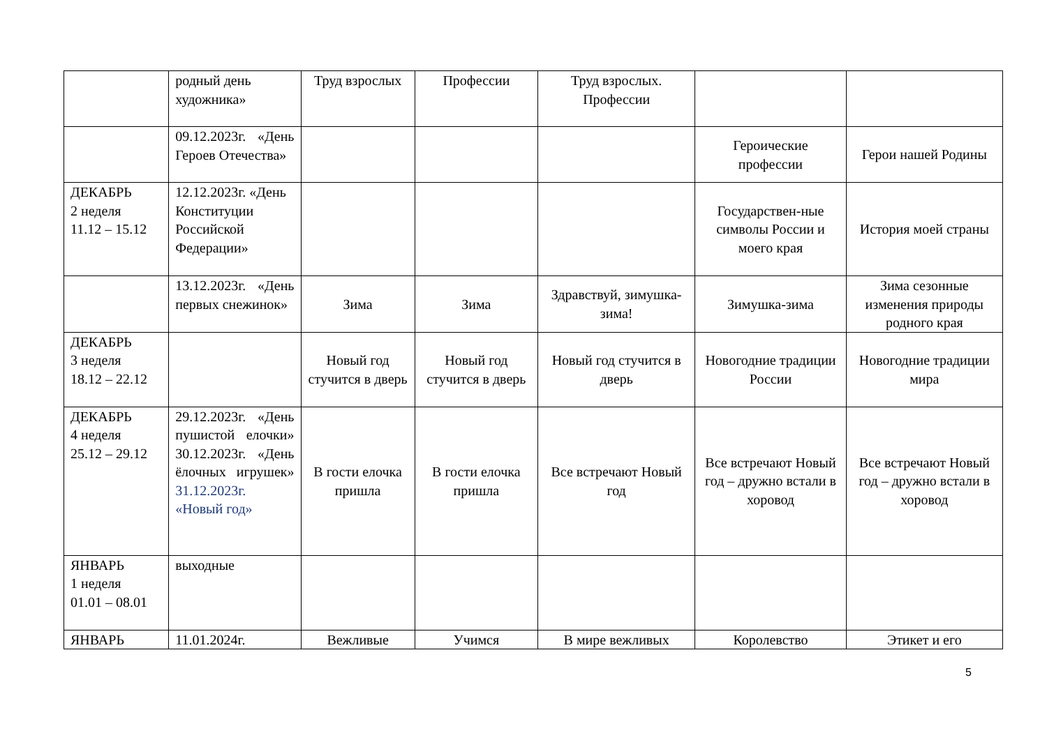| | родный день художника» | Труд взрослых | Профессии | Труд взрослых. Профессии | | |
| | 09.12.2023г. «День Героев Отечества» | | | | Героические профессии | Герои нашей Родины |
| ДЕКАБРЬ 2 неделя 11.12 – 15.12 | 12.12.2023г. «День Конституции Российской Федерации» | | | | Государствен-ные символы России и моего края | История моей страны |
| | 13.12.2023г. «День первых снежинок» | Зима | Зима | Здравствуй, зимушка-зима! | Зимушка-зима | Зима сезонные изменения природы родного края |
| ДЕКАБРЬ 3 неделя 18.12 – 22.12 | | Новый год стучится в дверь | Новый год стучится в дверь | Новый год стучится в дверь | Новогодние традиции России | Новогодние традиции мира |
| ДЕКАБРЬ 4 неделя 25.12 – 29.12 | 29.12.2023г. «День пушистой елочки» 30.12.2023г. «День ёлочных игрушек» 31.12.2023г. «Новый год» | В гости елочка пришла | В гости елочка пришла | Все встречают Новый год | Все встречают Новый год – дружно встали в хоровод | Все встречают Новый год – дружно встали в хоровод |
| ЯНВАРЬ 1 неделя 01.01 – 08.01 | выходные | | | | | |
| ЯНВАРЬ | 11.01.2024г. | Вежливые | Учимся | В мире вежливых | Королевство | Этикет и его |
5